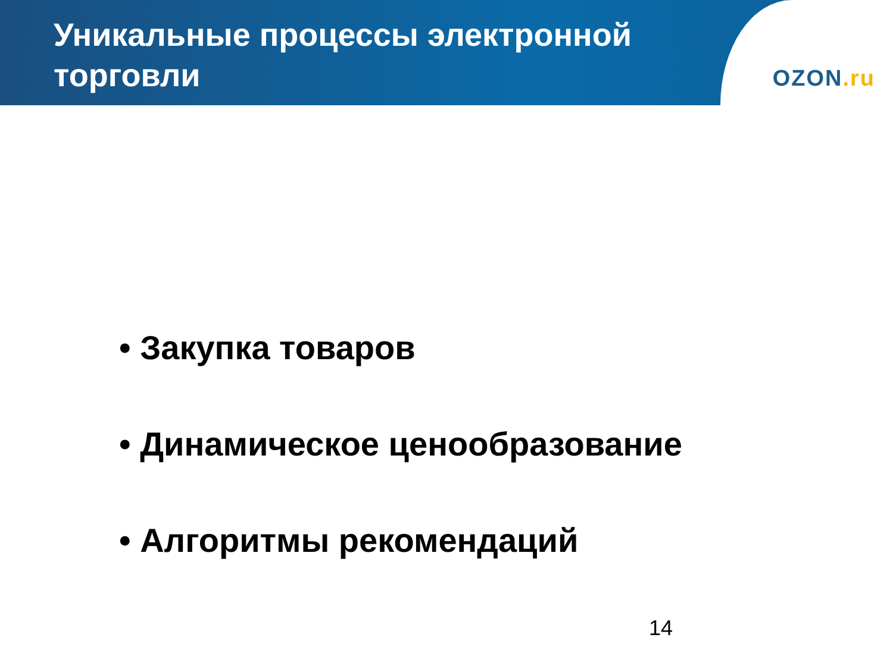Уникальные процессы электронной торговли
OZON.ru
• Закупка товаров
• Динамическое ценообразование
• Алгоритмы рекомендаций
14